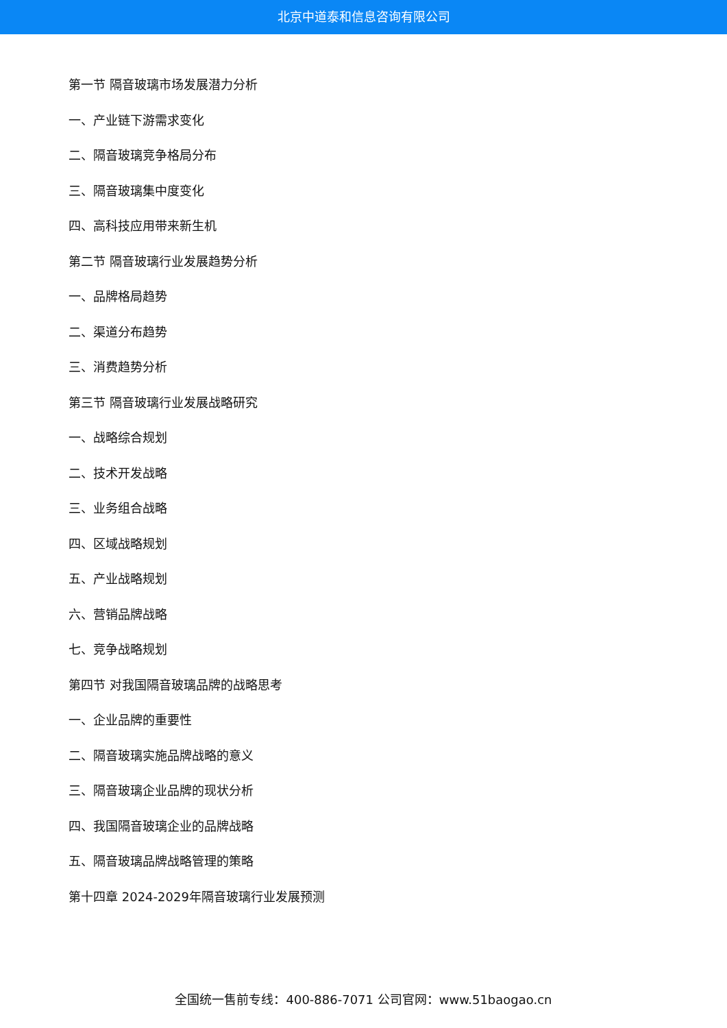北京中道泰和信息咨询有限公司
第一节 隔音玻璃市场发展潜力分析
一、产业链下游需求变化
二、隔音玻璃竞争格局分布
三、隔音玻璃集中度变化
四、高科技应用带来新生机
第二节 隔音玻璃行业发展趋势分析
一、品牌格局趋势
二、渠道分布趋势
三、消费趋势分析
第三节 隔音玻璃行业发展战略研究
一、战略综合规划
二、技术开发战略
三、业务组合战略
四、区域战略规划
五、产业战略规划
六、营销品牌战略
七、竞争战略规划
第四节 对我国隔音玻璃品牌的战略思考
一、企业品牌的重要性
二、隔音玻璃实施品牌战略的意义
三、隔音玻璃企业品牌的现状分析
四、我国隔音玻璃企业的品牌战略
五、隔音玻璃品牌战略管理的策略
第十四章 2024-2029年隔音玻璃行业发展预测
全国统一售前专线：400-886-7071 公司官网：www.51baogao.cn